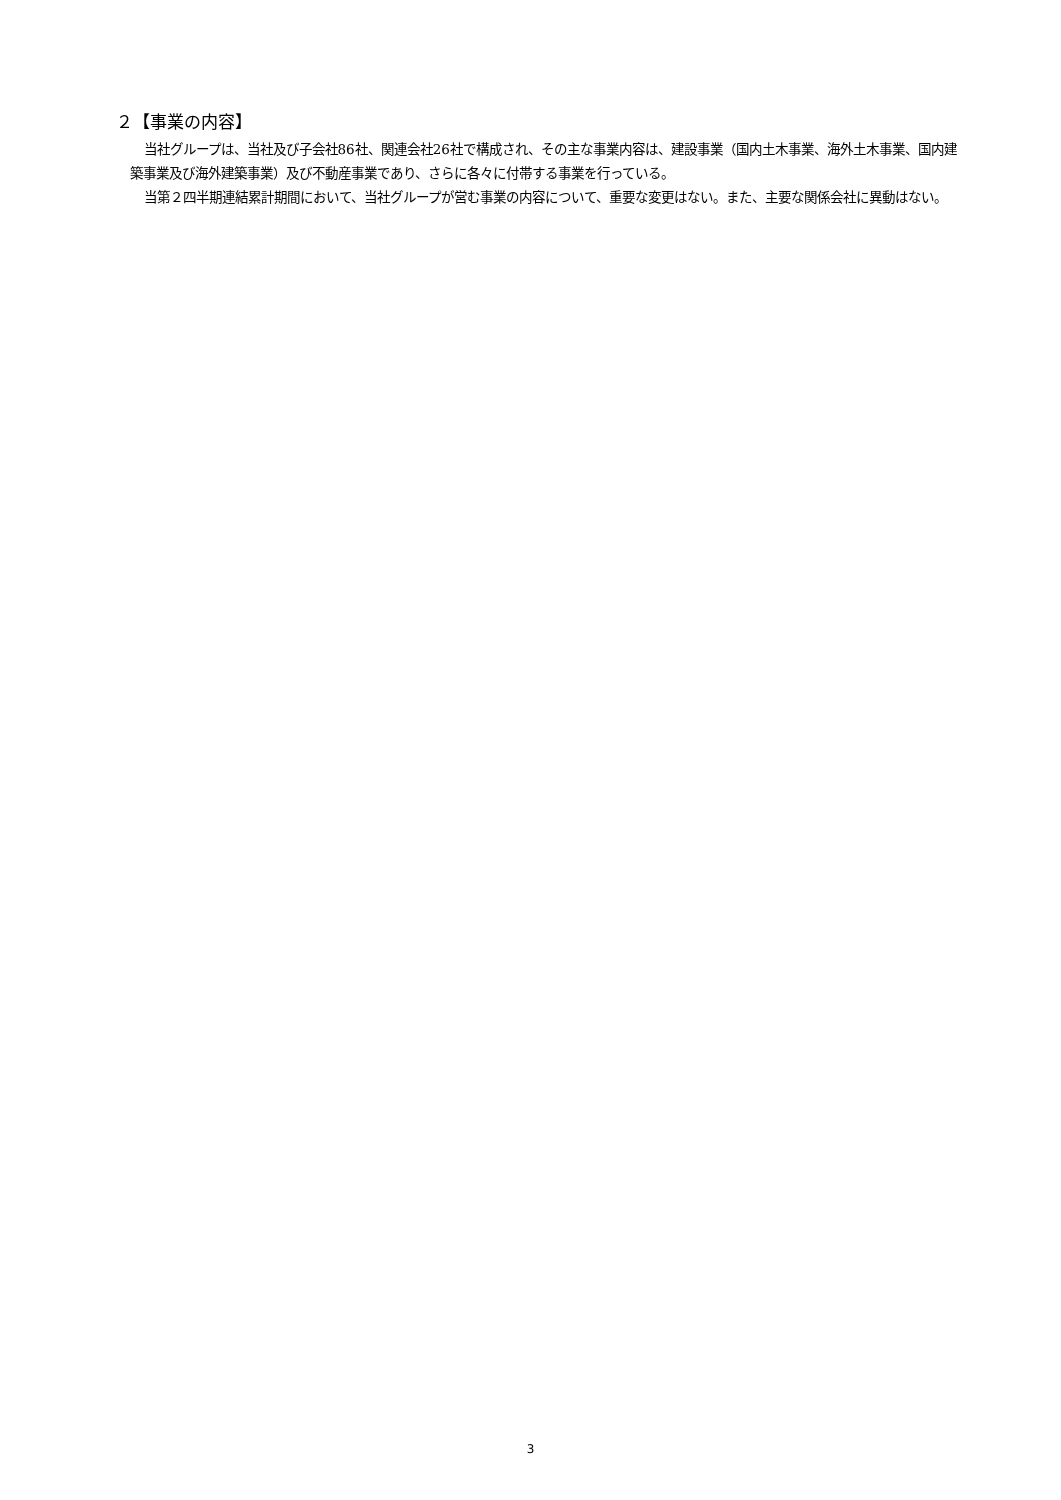２【事業の内容】
当社グループは、当社及び子会社86社、関連会社26社で構成され、その主な事業内容は、建設事業（国内土木事業、海外土木事業、国内建築事業及び海外建築事業）及び不動産事業であり、さらに各々に付帯する事業を行っている。
当第２四半期連結累計期間において、当社グループが営む事業の内容について、重要な変更はない。また、主要な関係会社に異動はない。
3